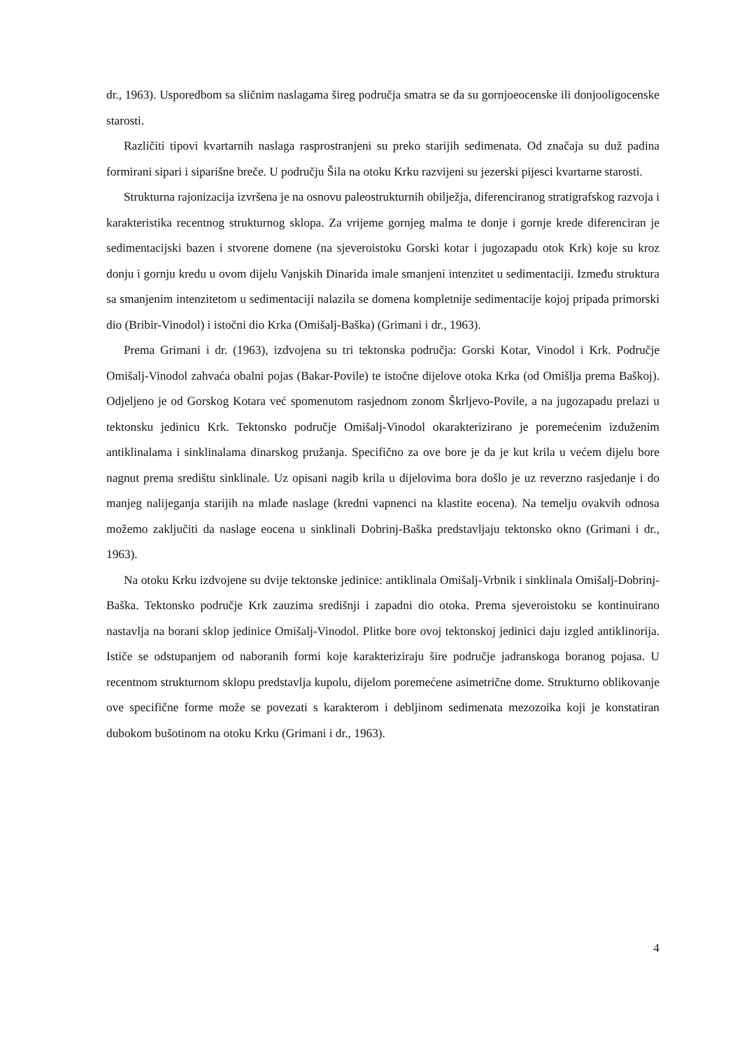dr., 1963). Usporedbom sa sličnim naslagama šireg područja smatra se da su gornjoeocenske ili donjooligocenske starosti.
Različiti tipovi kvartarnih naslaga rasprostranjeni su preko starijih sedimenata. Od značaja su duž padina formirani sipari i siparišne breče. U području Šila na otoku Krku razvijeni su jezerski pijesci kvartarne starosti.
Strukturna rajonizacija izvršena je na osnovu paleostrukturnih obilježja, diferenciranog stratigrafskog razvoja i karakteristika recentnog strukturnog sklopa. Za vrijeme gornjeg malma te donje i gornje krede diferenciran je sedimentacijski bazen i stvorene domene (na sjeveroistoku Gorski kotar i jugozapadu otok Krk) koje su kroz donju i gornju kredu u ovom dijelu Vanjskih Dinarida imale smanjeni intenzitet u sedimentaciji. Između struktura sa smanjenim intenzitetom u sedimentaciji nalazila se domena kompletnije sedimentacije kojoj pripada primorski dio (Bribir-Vinodol) i istočni dio Krka (Omišalj-Baška) (Grimani i dr., 1963).
Prema Grimani i dr. (1963), izdvojena su tri tektonska područja: Gorski Kotar, Vinodol i Krk. Područje Omišalj-Vinodol zahvaća obalni pojas (Bakar-Povile) te istočne dijelove otoka Krka (od Omišlja prema Baškoj). Odjeljeno je od Gorskog Kotara već spomenutom rasjednom zonom Škrljevo-Povile, a na jugozapadu prelazi u tektonsku jedinicu Krk. Tektonsko područje Omišalj-Vinodol okarakterizirano je poremećenim izduženim antiklinalama i sinklinalama dinarskog pružanja. Specifično za ove bore je da je kut krila u većem dijelu bore nagnut prema središtu sinklinale. Uz opisani nagib krila u dijelovima bora došlo je uz reverzno rasjedanje i do manjeg nalijeganja starijih na mlađe naslage (kredni vapnenci na klastite eocena). Na temelju ovakvih odnosa možemo zaključiti da naslage eocena u sinklinali Dobrinj-Baška predstavljaju tektonsko okno (Grimani i dr., 1963).
Na otoku Krku izdvojene su dvije tektonske jedinice: antiklinala Omišalj-Vrbnik i sinklinala Omišalj-Dobrinj-Baška. Tektonsko područje Krk zauzima središnji i zapadni dio otoka. Prema sjeveroistoku se kontinuirano nastavlja na borani sklop jedinice Omišalj-Vinodol. Plitke bore ovoj tektonskoj jedinici daju izgled antiklinorija. Ističe se odstupanjem od naboranih formi koje karakteriziraju šire područje jadranskoga boranog pojasa. U recentnom strukturnom sklopu predstavlja kupolu, dijelom poremećene asimetrične dome. Strukturno oblikovanje ove specifične forme može se povezati s karakterom i debljinom sedimenata mezozoika koji je konstatiran dubokom bušotinom na otoku Krku (Grimani i dr., 1963).
4